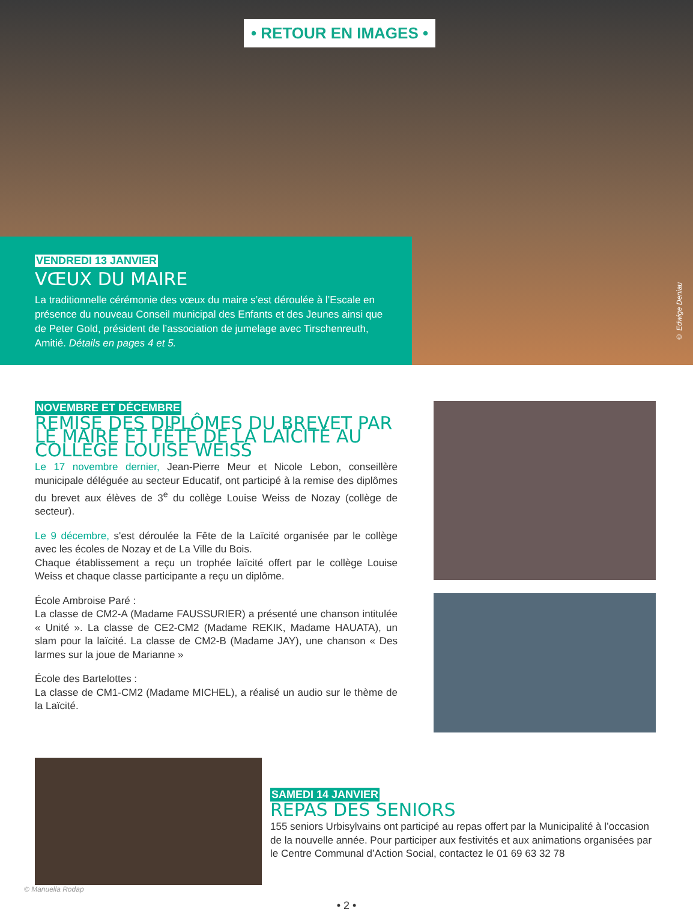• RETOUR EN IMAGES •
VENDREDI 13 JANVIER
VŒUX DU MAIRE
La traditionnelle cérémonie des vœux du maire s’est déroulée à l’Escale en présence du nouveau Conseil municipal des Enfants et des Jeunes ainsi que de Peter Gold, président de l’association de jumelage avec Tirschenreuth, Amitié. Détails en pages 4 et 5.
© Edwige Deniau
NOVEMBRE ET DÉCEMBRE
REMISE DES DIPLÔMES DU BREVET PAR LE MAIRE ET FÊTE DE LA LAÏCITÉ AU COLLÈGE LOUISE WEISS
Le 17 novembre dernier, Jean-Pierre Meur et Nicole Lebon, conseillère municipale déléguée au secteur Educatif, ont participé à la remise des diplômes du brevet aux élèves de 3<sup>e</sup> du collège Louise Weiss de Nozay (collège de secteur).
Le 9 décembre, s'est déroulée la Fête de la Laïcité organisée par le collège avec les écoles de Nozay et de La Ville du Bois.
Chaque établissement a reçu un trophée laïcité offert par le collège Louise Weiss et chaque classe participante a reçu un diplôme.
École Ambroise Paré :
La classe de CM2-A (Madame FAUSSURIER) a présenté une chanson intitulée « Unité ». La classe de CE2-CM2 (Madame REKIK, Madame HAUATA), un slam pour la laïcité. La classe de CM2-B (Madame JAY), une chanson « Des larmes sur la joue de Marianne »
École des Bartelottes :
La classe de CM1-CM2 (Madame MICHEL), a réalisé un audio sur le thème de la Laïcité.
SAMEDI 14 JANVIER
REPAS DES SENIORS
155 seniors Urbisylvains ont participé au repas offert par la Municipalité à l’occasion de la nouvelle année. Pour participer aux festivités et aux animations organisées par le Centre Communal d’Action Social, contactez le 01 69 63 32 78
© Manuella Rodap
• 2 •